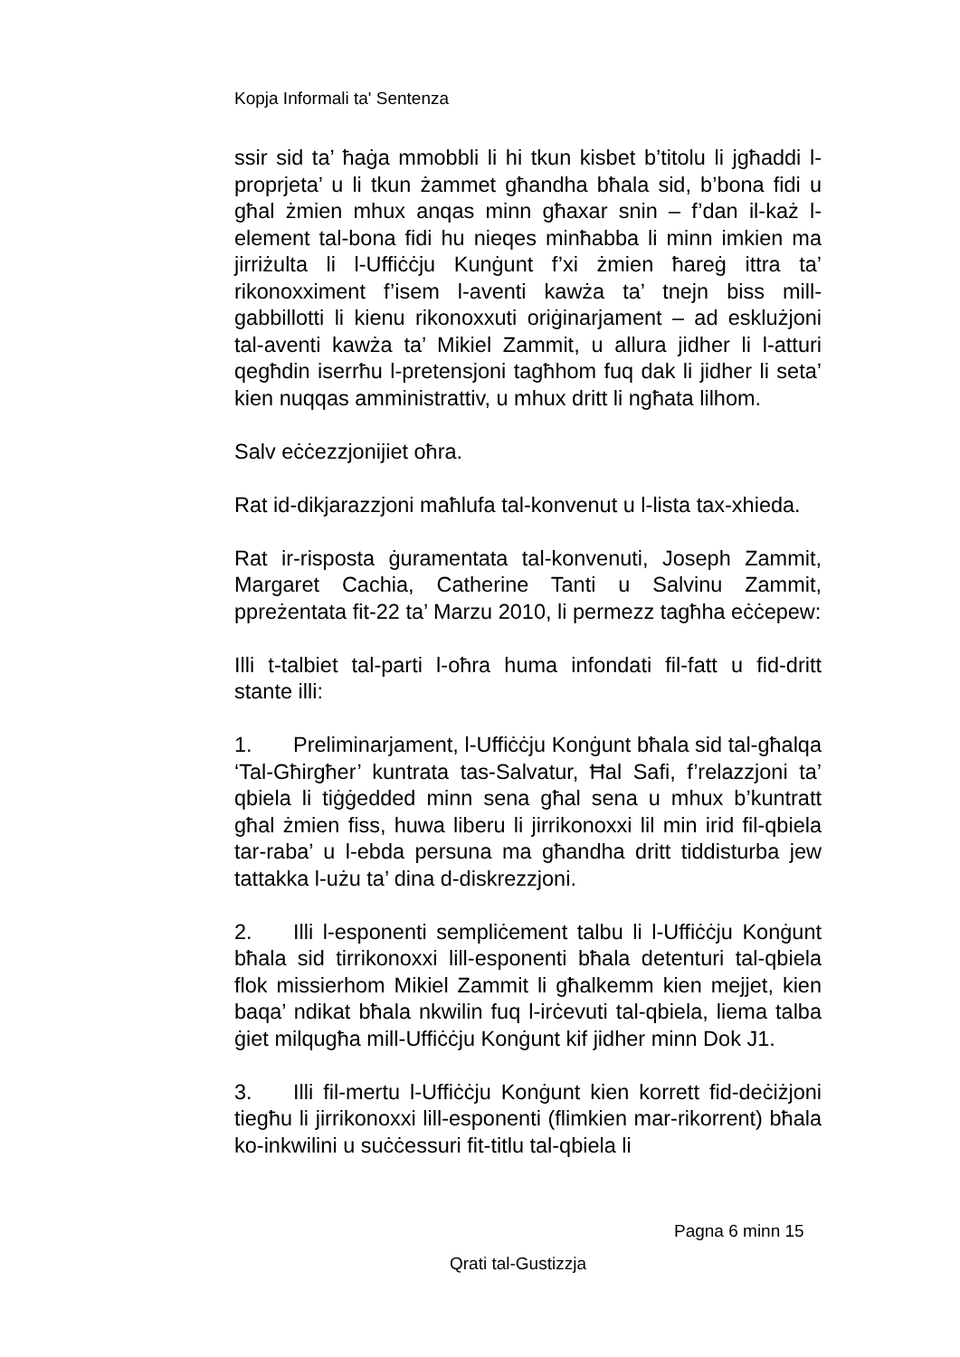Kopja Informali ta' Sentenza
ssir sid ta’ ħaġa mmobbli li hi tkun kisbet b’titolu li jgħaddi l-proprjeta’ u li tkun żammet għandha bħala sid, b’bona fidi u għal żmien mhux anqas minn għaxar snin – f’dan il-każ l-element tal-bona fidi hu nieqes minħabba li minn imkien ma jirriżulta li l-Uffiċċju Kunġunt f’xi żmien ħareġ ittra ta’ rikonoxximent f’isem l-aventi kawża ta’ tnejn biss mill-gabbillotti li kienu rikonoxxuti oriġinarjament – ad esklużjoni tal-aventi kawża ta’ Mikiel Zammit, u allura jidher li l-atturi qegħdin iserrħu l-pretensjoni tagħhom fuq dak li jidher li seta’ kien nuqqas amministrattiv, u mhux dritt li ngħata lilhom.
Salv eċċezzjonijiet oħra.
Rat id-dikjarazzjoni maħlufa tal-konvenut u l-lista tax-xhieda.
Rat ir-risposta ġuramentata tal-konvenuti, Joseph Zammit, Margaret Cachia, Catherine Tanti u Salvinu Zammit, ppreżentata fit-22 ta’ Marzu 2010, li permezz tagħha eċċepew:
Illi t-talbiet tal-parti l-oħra huma infondati fil-fatt u fid-dritt stante illi:
1. Preliminarjament, l-Uffiċċju Konġunt bħala sid tal-għalqa ‘Tal-Għirgħer’ kuntrata tas-Salvatur, Ħal Safi, f’relazzjoni ta’ qbiela li tiġġedded minn sena għal sena u mhux b’kuntratt għal żmien fiss, huwa liberu li jirrikonoxxi lil min irid fil-qbiela tar-raba’ u l-ebda persuna ma għandha dritt tiddisturba jew tattakka l-użu ta’ dina d-diskrezzjoni.
2. Illi l-esponenti sempliċement talbu li l-Uffiċċju Konġunt bħala sid tirrikonoxxi lill-esponenti bħala detenturi tal-qbiela flok missierhom Mikiel Zammit li għalkemm kien mejjet, kien baqa’ ndikat bħala nkwilin fuq l-irċevuti tal-qbiela, liema talba ġiet milqugħa mill-Uffiċċju Konġunt kif jidher minn Dok J1.
3. Illi fil-mertu l-Uffiċċju Konġunt kien korrett fid-deċiżjoni tiegħu li jirrikonoxxi lill-esponenti (flimkien mar-rikorrent) bħala ko-inkwilini u suċċessuri fit-titlu tal-qbiela li
Pagna 6 minn 15
Qrati tal-Gustizzja